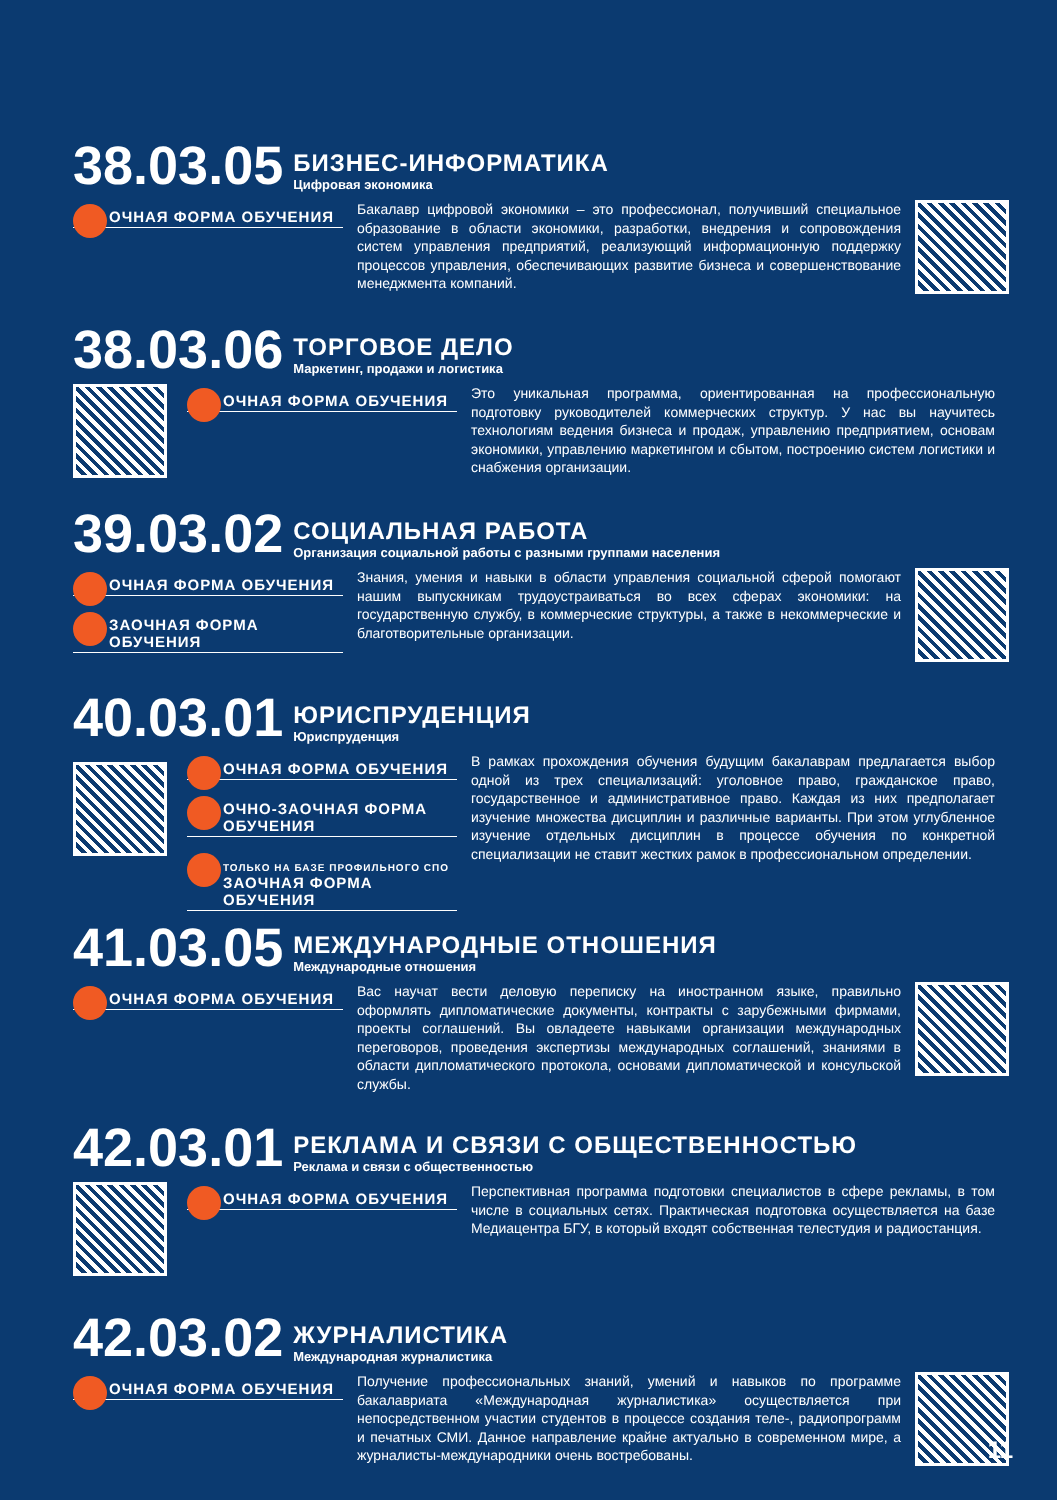38.03.05
БИЗНЕС-ИНФОРМАТИКА
Цифровая экономика
ОЧНАЯ ФОРМА ОБУЧЕНИЯ
Бакалавр цифровой экономики – это профессионал, получивший специальное образование в области экономики, разработки, внедрения и сопровождения систем управления предприятий, реализующий информационную поддержку процессов управления, обеспечивающих развитие бизнеса и совершенствование менеджмента компаний.
38.03.06
ТОРГОВОЕ ДЕЛО
Маркетинг, продажи и логистика
ОЧНАЯ ФОРМА ОБУЧЕНИЯ
Это уникальная программа, ориентированная на профессиональную подготовку руководителей коммерческих структур. У нас вы научитесь технологиям ведения бизнеса и продаж, управлению предприятием, основам экономики, управлению маркетингом и сбытом, построению систем логистики и снабжения организации.
39.03.02
СОЦИАЛЬНАЯ РАБОТА
Организация социальной работы с разными группами населения
ОЧНАЯ ФОРМА ОБУЧЕНИЯ
ЗАОЧНАЯ ФОРМА ОБУЧЕНИЯ
Знания, умения и навыки в области управления социальной сферой помогают нашим выпускникам трудоустраиваться во всех сферах экономики: на государственную службу, в коммерческие структуры, а также в некоммерческие и благотворительные организации.
40.03.01
ЮРИСПРУДЕНЦИЯ
Юриспруденция
ОЧНАЯ ФОРМА ОБУЧЕНИЯ
ОЧНО-ЗАОЧНАЯ ФОРМА ОБУЧЕНИЯ
ТОЛЬКО НА БАЗЕ ПРОФИЛЬНОГО СПО
ЗАОЧНАЯ ФОРМА ОБУЧЕНИЯ
В рамках прохождения обучения будущим бакалаврам предлагается выбор одной из трех специализаций: уголовное право, гражданское право, государственное и административное право. Каждая из них предполагает изучение множества дисциплин и различные варианты. При этом углубленное изучение отдельных дисциплин в процессе обучения по конкретной специализации не ставит жестких рамок в профессиональном определении.
41.03.05
МЕЖДУНАРОДНЫЕ ОТНОШЕНИЯ
Международные отношения
ОЧНАЯ ФОРМА ОБУЧЕНИЯ
Вас научат вести деловую переписку на иностранном языке, правильно оформлять дипломатические документы, контракты с зарубежными фирмами, проекты соглашений. Вы овладеете навыками организации международных переговоров, проведения экспертизы международных соглашений, знаниями в области дипломатического протокола, основами дипломатической и консульской службы.
42.03.01
РЕКЛАМА И СВЯЗИ С ОБЩЕСТВЕННОСТЬЮ
Реклама и связи с общественностью
ОЧНАЯ ФОРМА ОБУЧЕНИЯ
Перспективная программа подготовки специалистов в сфере рекламы, в том числе в социальных сетях. Практическая подготовка осуществляется на базе Медиацентра БГУ, в который входят собственная телестудия и радиостанция.
42.03.02
ЖУРНАЛИСТИКА
Международная журналистика
ОЧНАЯ ФОРМА ОБУЧЕНИЯ
Получение профессиональных знаний, умений и навыков по программе бакалавриата «Международная журналистика» осуществляется при непосредственном участии студентов в процессе создания теле-, радиопрограмм и печатных СМИ. Данное направление крайне актуально в современном мире, а журналисты-международники очень востребованы.
11